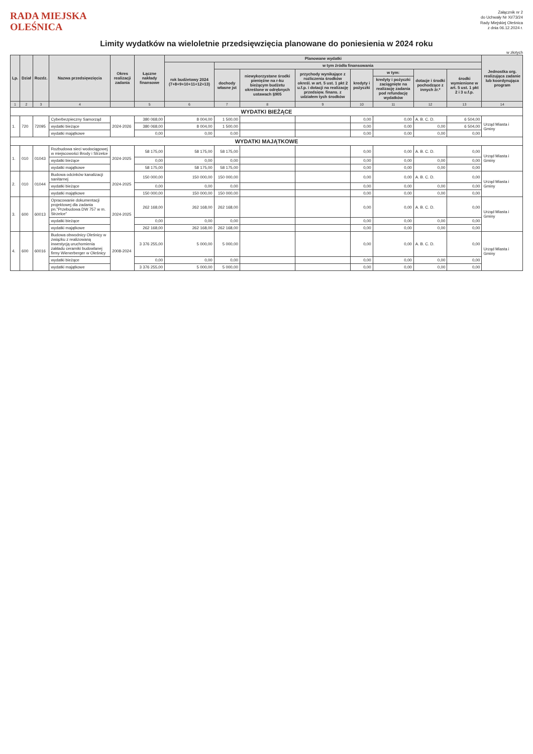RADA MIEJSKA
OLEŚNICA
Załącznik nr 2
do Uchwały Nr XI/73/24
Rady Miejskiej Oleśnica
z dnia 06.12.2024 r.
Limity wydatków na wieloletnie przedsięwzięcia planowane do poniesienia w 2024 roku
w złotych
| Lp. | Dział | Rozdz. | Nazwa przedsięwzięcia | Okres realizacji zadania | Łączne nakłady finansowe | Planowane wydatki | | | | | | | | Jednostka org. realizująca zadanie lub koordynująca program |
| --- | --- | --- | --- | --- | --- | --- | --- | --- | --- | --- | --- | --- | --- | --- |
| | | | | | | rok budżetowy 2024 (7+8+9+10+11+12+13) | w tym źródła finansowania | | | | | | | |
| | | | | | | | dochody własne jst | niewykorzystane środki pieniężne na r-ku bieżącym budżetu określone w odrębnych ustawach §905 | przychody wynikające z rozliczenia środków określ. w art. 5 ust. 1 pkt 2 u.f.p. i dotacji na realizację przedsięw. finans. z udziałem tych środków | kredyty i pożyczki | w tym: | dotacje i środki pochodzące z innych źr.* | środki wymienione w art. 5 ust. 1 pkt 2 i 3 u.f.p. | |
| | | | | | | | | | | | kredyty i pożyczki zaciągnięte na realizację zadania pod refundację wydatków | | | |
| 1 | 2 | 3 | 4 | | 5 | 6 | 7 | 8 | 9 | 10 | 11 | 12 | 13 | 14 |
| WYDATKI BIEŻĄCE | | | | | | | | | | | | | | |
| 1. | 720 | 72095 | Cyberbezpieczny Samorząd | 2024-2026 | 380 068,00 | 8 004,00 | 1 500,00 | | | 0,00 | 0,00 | A. B. C. D. | 6 504,00 | Urząd Miasta i Gminy |
| | | | wydatki bieżące | | 380 068,00 | 8 004,00 | 1 500,00 | | | 0,00 | 0,00 | 0,00 | 6 504,00 | |
| | | | wydatki majątkowe | | 0,00 | 0,00 | 0,00 | | | 0,00 | 0,00 | 0,00 | 0,00 | |
| WYDATKI MAJĄTKOWE | | | | | | | | | | | | | | |
| 1. | 010 | 01043 | Rozbudowa sieci wodociągowej w miejscowości Brody i Strzelce | 2024-2025 | 58 175,00 | 58 175,00 | 58 175,00 | | | 0,00 | 0,00 | A. B. C. D. | 0,00 | Urząd Miasta i Gminy |
| | | | wydatki bieżące | | 0,00 | 0,00 | 0,00 | | | 0,00 | 0,00 | 0,00 | 0,00 | |
| | | | wydatki majątkowe | | 58 175,00 | 58 175,00 | 58 175,00 | | | 0,00 | 0,00 | 0,00 | 0,00 | |
| 2. | 010 | 01044 | Budowa odcinków kanalizacji sanitarnej | 2024-2025 | 150 000,00 | 150 000,00 | 150 000,00 | | | 0,00 | 0,00 | A. B. C. D. | 0,00 | Urząd Miasta i Gminy |
| | | | wydatki bieżące | | 0,00 | 0,00 | 0,00 | | | 0,00 | 0,00 | 0,00 | 0,00 | |
| | | | wydatki majątkowe | | 150 000,00 | 150 000,00 | 150 000,00 | | | 0,00 | 0,00 | 0,00 | 0,00 | |
| 3. | 600 | 60013 | Opracowanie dokumentacji projektowej dla zadania pn."Przebudowa DW 757 w m. Strzelce" | 2024-2025 | 262 168,00 | 262 168,00 | 262 168,00 | | | 0,00 | 0,00 | A. B. C. D. | 0,00 | Urząd Miasta i Gminy |
| | | | wydatki bieżące | | 0,00 | 0,00 | 0,00 | | | 0,00 | 0,00 | 0,00 | 0,00 | |
| | | | wydatki majątkowe | | 262 168,00 | 262 168,00 | 262 168,00 | | | 0,00 | 0,00 | 0,00 | 0,00 | |
| 4. | 600 | 60016 | Budowa obwodnicy Oleśnicy w związku z realizowaną inwestycją uruchomienia zakładu ceramiki budowlanej firmy Wienerberger w Oleśnicy | 2008-2024 | 3 376 255,00 | 5 000,00 | 5 000,00 | | | 0,00 | 0,00 | A. B. C. D. | 0,00 | Urząd Miasta i Gminy |
| | | | wydatki bieżące | | 0,00 | 0,00 | 0,00 | | | 0,00 | 0,00 | 0,00 | 0,00 | |
| | | | wydatki majątkowe | | 3 376 255,00 | 5 000,00 | 5 000,00 | | | 0,00 | 0,00 | 0,00 | 0,00 | |